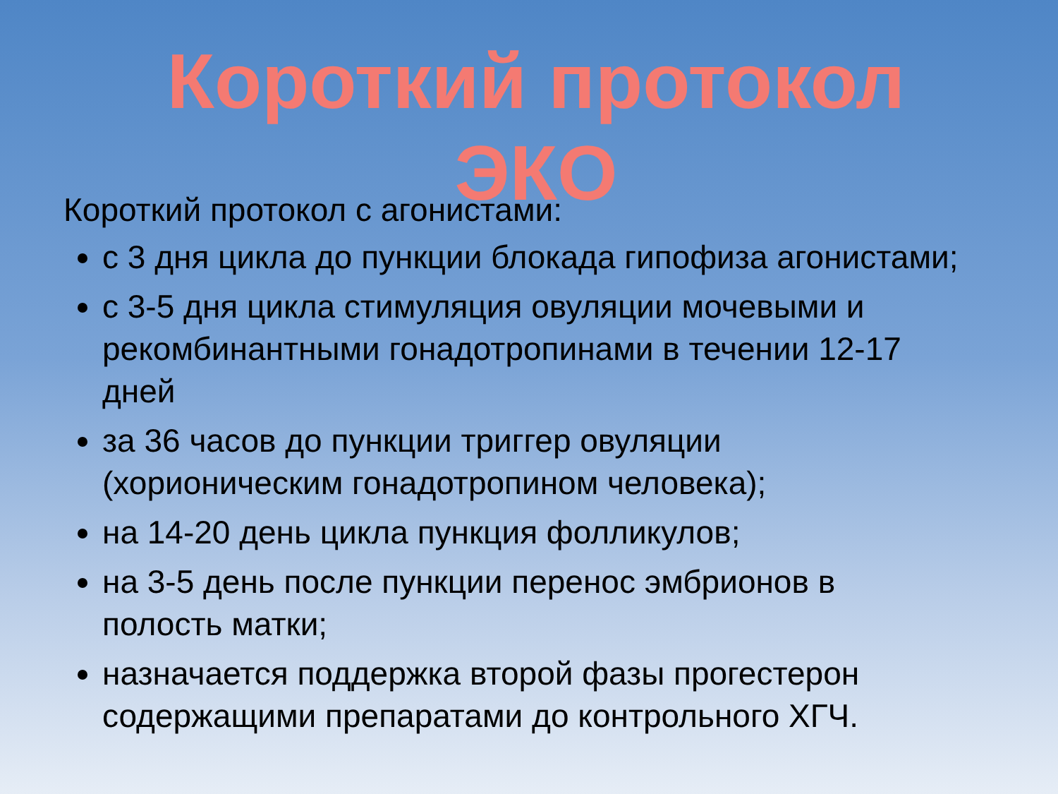Короткий протокол ЭКО
Короткий протокол с агонистами:
с 3 дня цикла до пункции блокада гипофиза агонистами;
с 3-5 дня цикла стимуляция овуляции мочевыми и рекомбинантными гонадотропинами в течении 12-17 дней
за 36 часов до пункции триггер овуляции (хорионическим гонадотропином человека);
на 14-20 день цикла пункция фолликулов;
на 3-5 день после пункции перенос эмбрионов в полость матки;
назначается поддержка второй фазы прогестерон содержащими препаратами до контрольного ХГЧ.